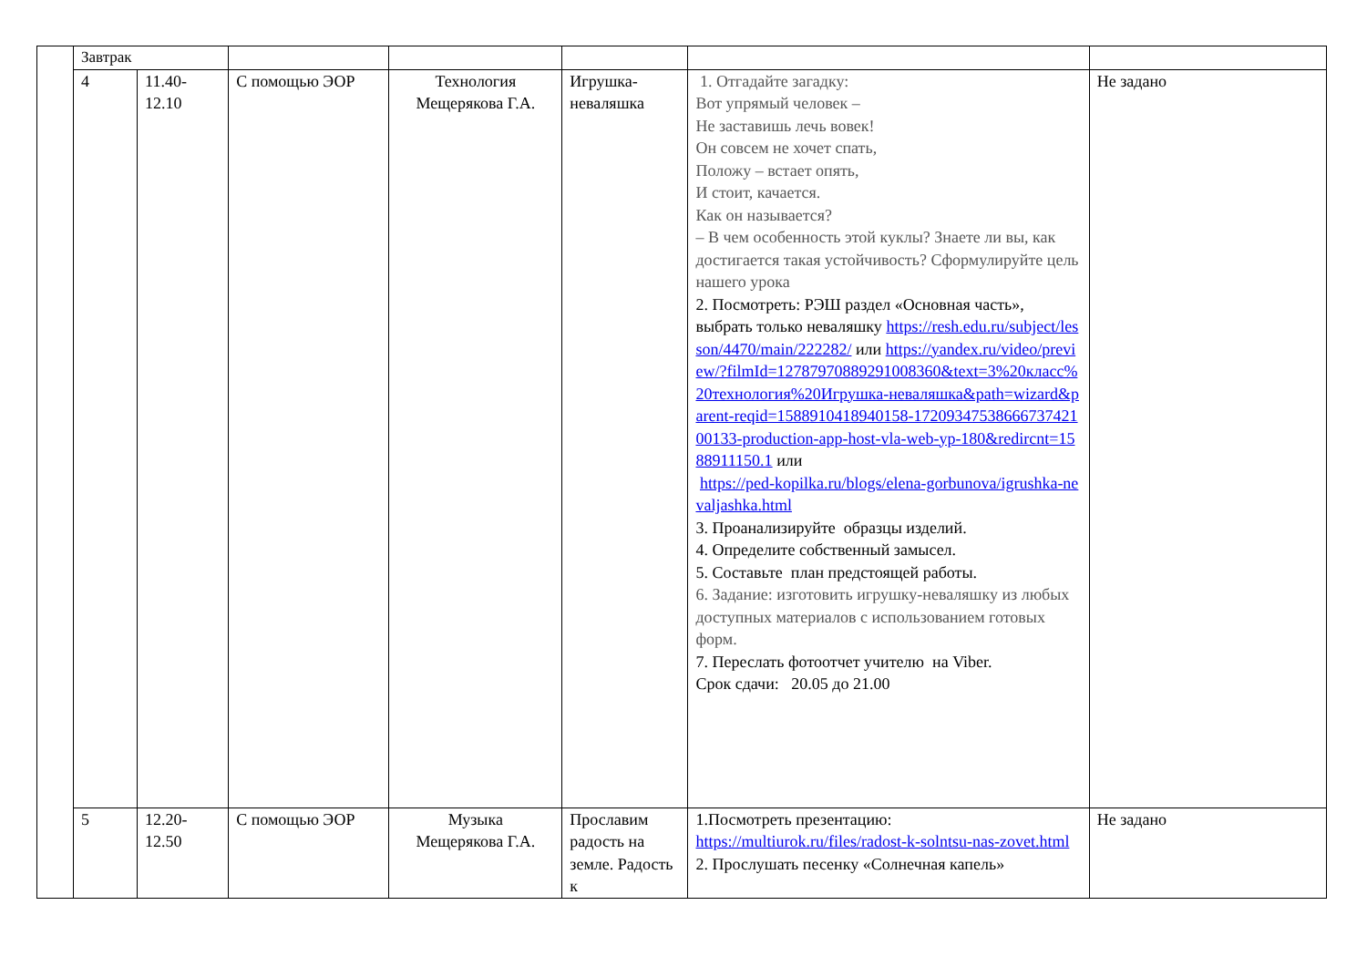| | Завтрак | | | | | | |
| | 4 | 11.40- 12.10 | С помощью ЭОР | Технология Мещерякова Г.А. | Игрушка-неваляшка | 1. Отгадайте загадку: Вот упрямый человек – Не заставишь лечь вовек! Он совсем не хочет спать, Положу – встает опять, И стоит, качается. Как он называется? – В чем особенность этой куклы? Знаете ли вы, как достигается такая устойчивость? Сформулируйте цель нашего урока 2. Посмотреть: РЭШ раздел «Основная часть», выбрать только неваляшку https://resh.edu.ru/subject/lesson/4470/main/222282/ или https://yandex.ru/video/preview/?filmId=12787970889291008360&text=3%20класс%20технология%20Игрушка-неваляшка&path=wizard&parent-reqid=1588910418940158-1720934753866673742100133-production-app-host-vla-web-yp-180&redircnt=1588911150.1 или https://ped-kopilka.ru/blogs/elena-gorbunova/igrushka-nevaljashka.html 3. Проанализируйте образцы изделий. 4. Определите собственный замысел. 5. Составьте план предстоящей работы. 6. Задание: изготовить игрушку-неваляшку из любых доступных материалов с использованием готовых форм. 7. Переслать фотоотчет учителю на Viber. Срок сдачи: 20.05 до 21.00 | Не задано |
| | 5 | 12.20- 12.50 | С помощью ЭОР | Музыка Мещерякова Г.А. | Прославим радость на земле. Радость к | 1.Посмотреть презентацию: https://multiurok.ru/files/radost-k-solntsu-nas-zovet.html 2. Прослушать песенку «Солнечная капель» | Не задано |